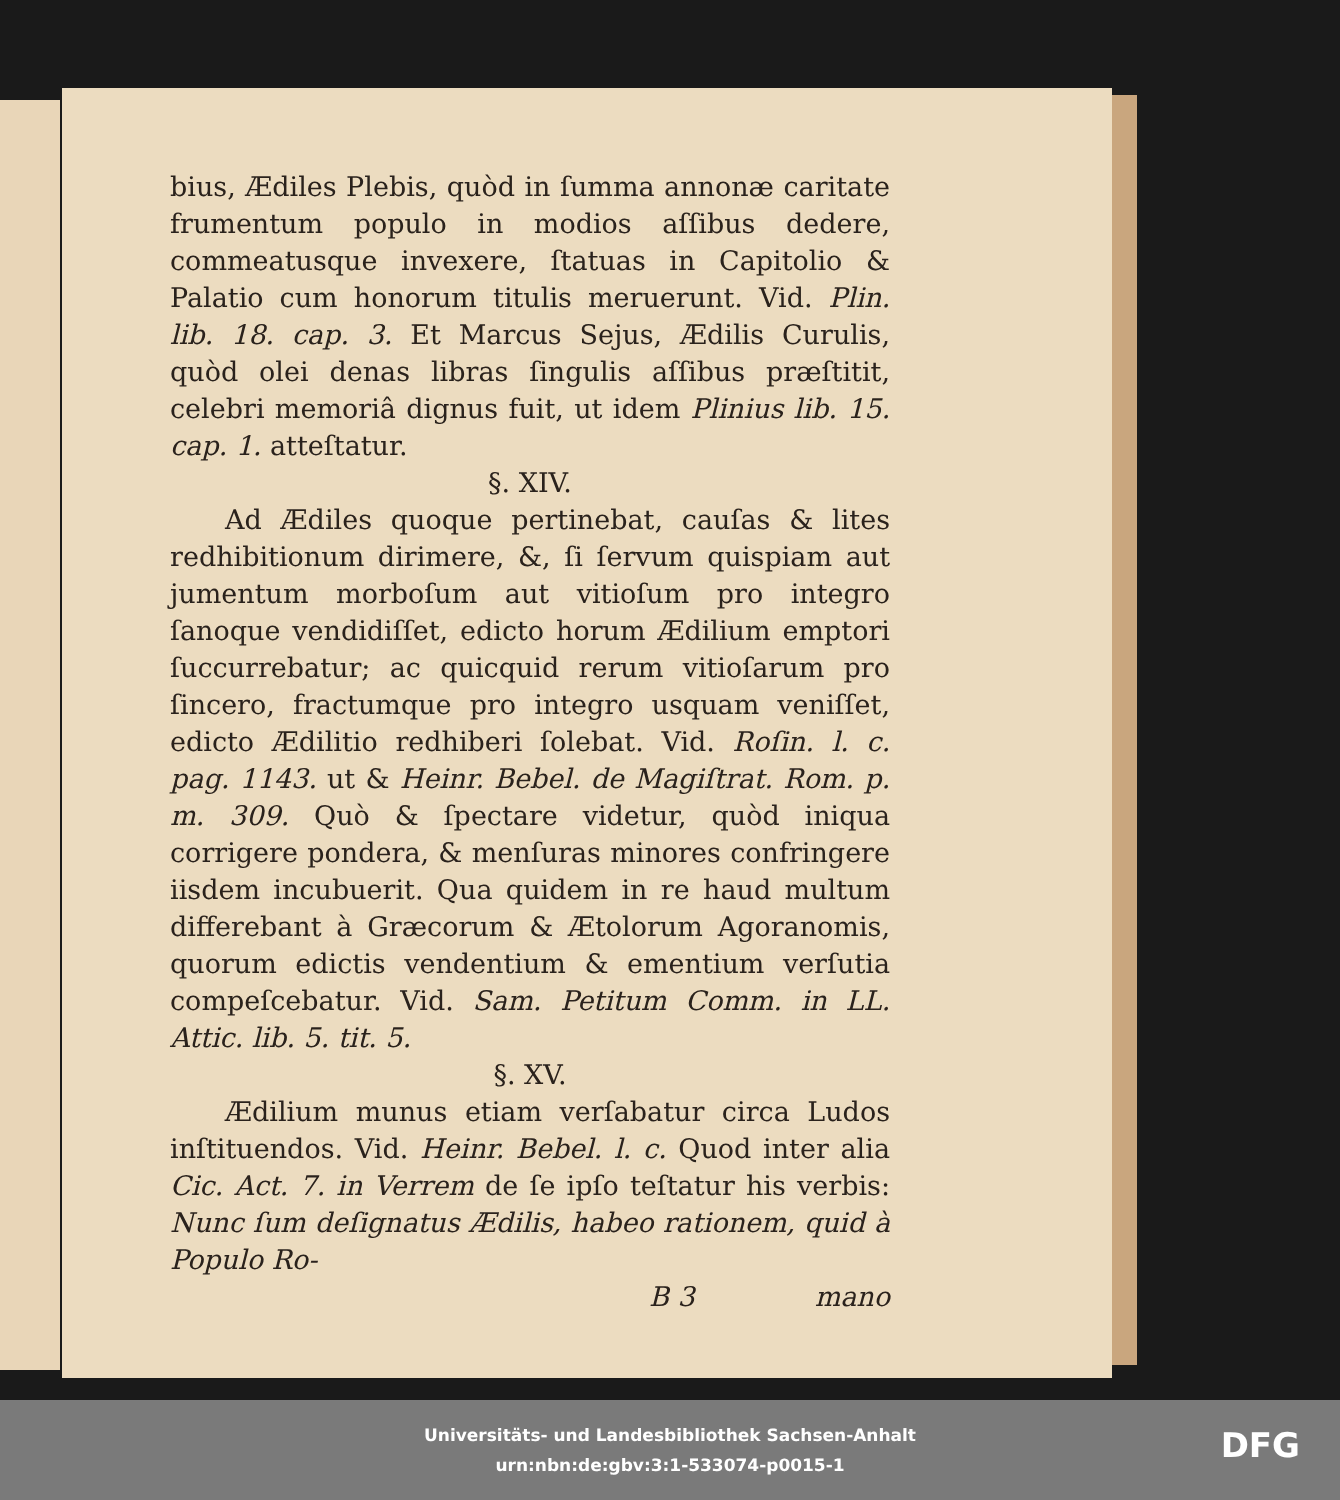bius, Ædiles Plebis, quòd in ſumma annonæ caritate frumentum populo in modios aſſibus dedere, commeatusque invexere, ſtatuas in Capitolio & Palatio cum honorum titulis meruerunt. Vid. Plin. lib. 18. cap. 3. Et Marcus Sejus, Ædilis Curulis, quòd olei denas libras ſingulis aſſibus præſtitit, celebri memoriâ dignus fuit, ut idem Plinius lib. 15. cap. 1. atteſtatur.
§. XIV.
Ad Ædiles quoque pertinebat, cauſas & lites redhibitionum dirimere, &, ſi ſervum quispiam aut jumentum morboſum aut vitioſum pro integro ſanoque vendidiſſet, edicto horum Ædilium emptori ſuccurrebatur; ac quicquid rerum vitioſarum pro ſincero, fractumque pro integro usquam veniſſet, edicto Ædilitio redhiberi ſolebat. Vid. Roſin. l. c. pag. 1143. ut & Heinr. Bebel. de Magiſtrat. Rom. p. m. 309. Quò & ſpectare videtur, quòd iniqua corrigere pondera, & menſuras minores confringere iisdem incubuerit. Qua quidem in re haud multum differebant à Græcorum & Ætolorum Agoranomis, quorum edictis vendentium & ementium verſutia compeſcebatur. Vid. Sam. Petitum Comm. in LL. Attic. lib. 5. tit. 5.
§. XV.
Ædilium munus etiam verſabatur circa Ludos inſtituendos. Vid. Heinr. Bebel. l. c. Quod inter alia Cic. Act. 7. in Verrem de ſe ipſo teſtatur his verbis: Nunc ſum deſignatus Ædilis, habeo rationem, quid à Populo Ro-
B 3 mano
Universitäts- und Landesbibliothek Sachsen-Anhalt
urn:nbn:de:gbv:3:1-533074-p0015-1
DFG